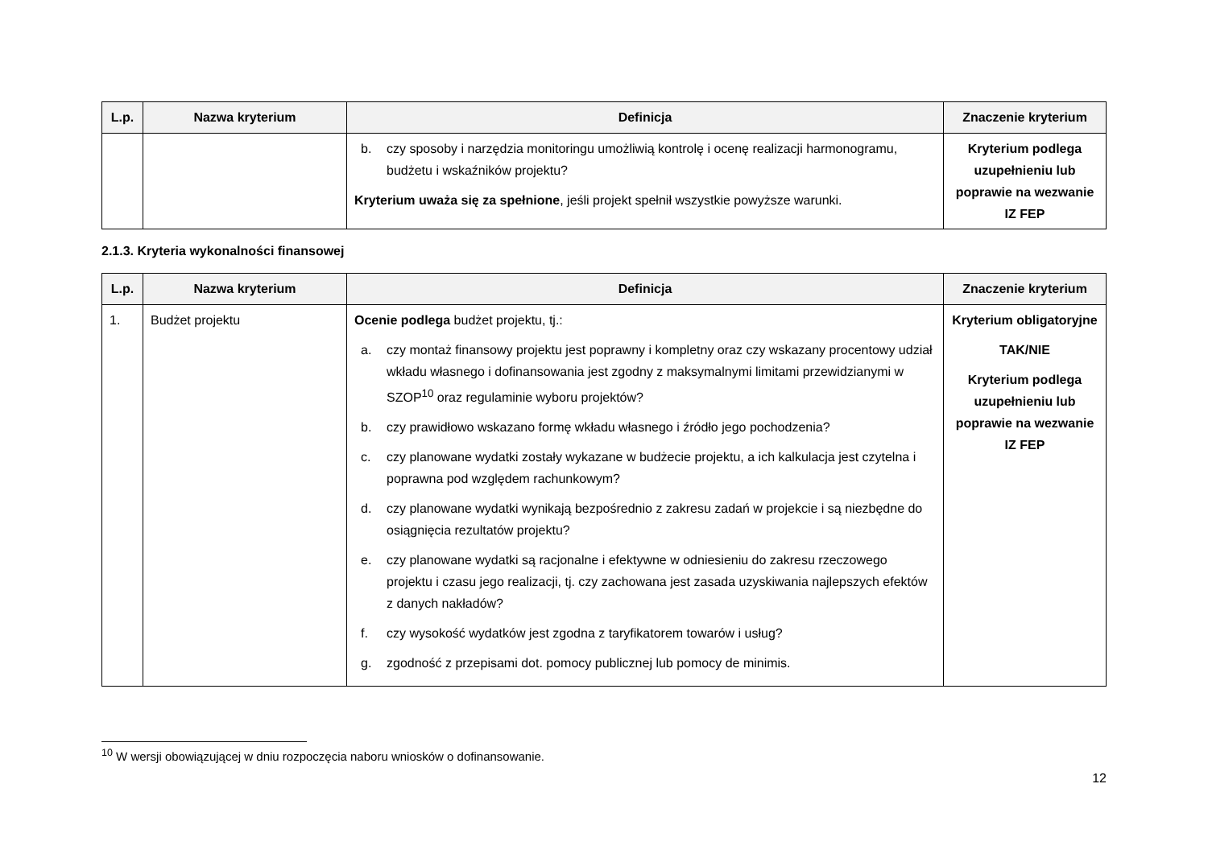| L.p. | Nazwa kryterium | Definicja | Znaczenie kryterium |
| --- | --- | --- | --- |
| | | b. czy sposoby i narzędzia monitoringu umożliwią kontrolę i ocenę realizacji harmonogramu, budżetu i wskaźników projektu? Kryterium uważa się za spełnione , jeśli projekt spełnił wszystkie powyższe warunki. | Kryterium podlega uzupełnieniu lub poprawie na wezwanie IZ FEP |
2.1.3. Kryteria wykonalności finansowej
| L.p. | Nazwa kryterium | Definicja | Znaczenie kryterium |
| --- | --- | --- | --- |
| 1. | Budżet projektu | Ocenie podlega budżet projektu, tj.: a. czy montaż finansowy projektu jest poprawny i kompletny oraz czy wskazany procentowy udział wkładu własnego i dofinansowania jest zgodny z maksymalnymi limitami przewidzianymi w SZOP<sup>10</sup> oraz regulaminie wyboru projektów? b. czy prawidłowo wskazano formę wkładu własnego i źródło jego pochodzenia? c. czy planowane wydatki zostały wykazane w budżecie projektu, a ich kalkulacja jest czytelna i poprawna pod względem rachunkowym? d. czy planowane wydatki wynikają bezpośrednio z zakresu zadań w projekcie i są niezbędne do osiągnięcia rezultatów projektu? e. czy planowane wydatki są racjonalne i efektywne w odniesieniu do zakresu rzeczowego projektu i czasu jego realizacji, tj. czy zachowana jest zasada uzyskiwania najlepszych efektów z danych nakładów? f. czy wysokość wydatków jest zgodna z taryfikatorem towarów i usług? g. zgodność z przepisami dot. pomocy publicznej lub pomocy de minimis. | Kryterium obligatoryjne TAK/NIE Kryterium podlega uzupełnieniu lub poprawie na wezwanie IZ FEP |
<sup>10</sup> W wersji obowiązującej w dniu rozpoczęcia naboru wniosków o dofinansowanie.
12